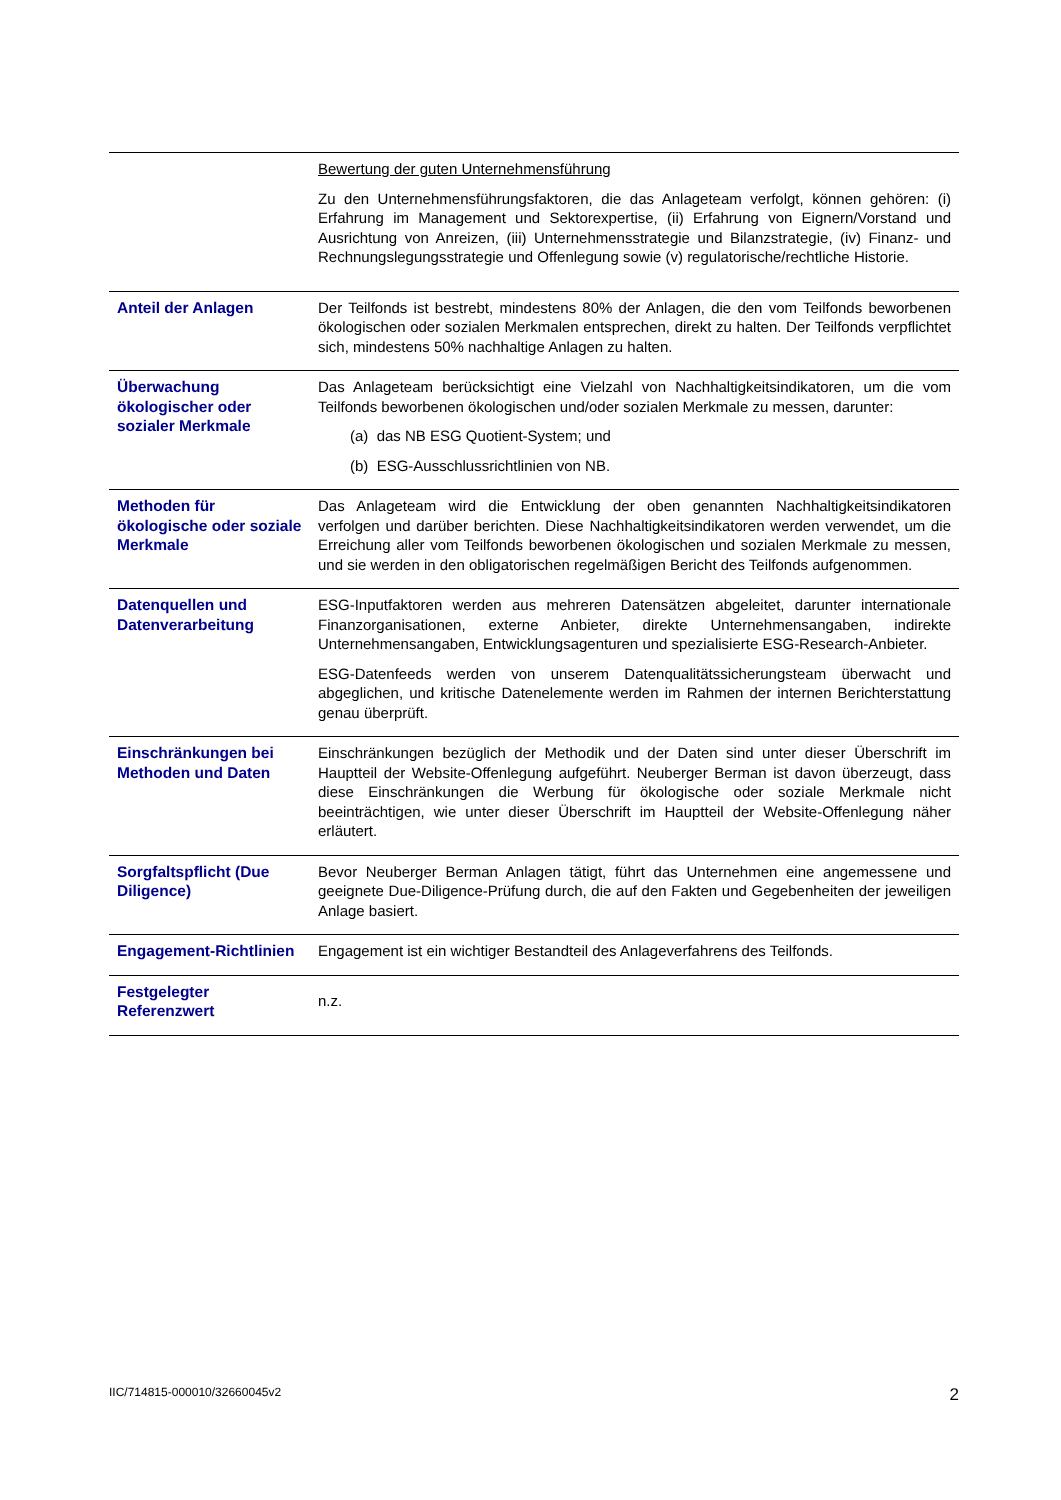| | Bewertung der guten Unternehmensführung Zu den Unternehmensführungsfaktoren, die das Anlageteam verfolgt, können gehören: (i) Erfahrung im Management und Sektorexpertise, (ii) Erfahrung von Eignern/Vorstand und Ausrichtung von Anreizen, (iii) Unternehmensstrategie und Bilanzstrategie, (iv) Finanz- und Rechnungslegungsstrategie und Offenlegung sowie (v) regulatorische/rechtliche Historie. |
| Anteil der Anlagen | Der Teilfonds ist bestrebt, mindestens 80% der Anlagen, die den vom Teilfonds beworbenen ökologischen oder sozialen Merkmalen entsprechen, direkt zu halten. Der Teilfonds verpflichtet sich, mindestens 50% nachhaltige Anlagen zu halten. |
| Überwachung ökologischer oder sozialer Merkmale | Das Anlageteam berücksichtigt eine Vielzahl von Nachhaltigkeitsindikatoren, um die vom Teilfonds beworbenen ökologischen und/oder sozialen Merkmale zu messen, darunter: (a) das NB ESG Quotient-System; und (b) ESG-Ausschlussrichtlinien von NB. |
| Methoden für ökologische oder soziale Merkmale | Das Anlageteam wird die Entwicklung der oben genannten Nachhaltigkeitsindikatoren verfolgen und darüber berichten. Diese Nachhaltigkeitsindikatoren werden verwendet, um die Erreichung aller vom Teilfonds beworbenen ökologischen und sozialen Merkmale zu messen, und sie werden in den obligatorischen regelmäßigen Bericht des Teilfonds aufgenommen. |
| Datenquellen und Datenverarbeitung | ESG-Inputfaktoren werden aus mehreren Datensätzen abgeleitet, darunter internationale Finanzorganisationen, externe Anbieter, direkte Unternehmensangaben, indirekte Unternehmensangaben, Entwicklungsagenturen und spezialisierte ESG-Research-Anbieter. ESG-Datenfeeds werden von unserem Datenqualitätssicherungsteam überwacht und abgeglichen, und kritische Datenelemente werden im Rahmen der internen Berichterstattung genau überprüft. |
| Einschränkungen bei Methoden und Daten | Einschränkungen bezüglich der Methodik und der Daten sind unter dieser Überschrift im Hauptteil der Website-Offenlegung aufgeführt. Neuberger Berman ist davon überzeugt, dass diese Einschränkungen die Werbung für ökologische oder soziale Merkmale nicht beeinträchtigen, wie unter dieser Überschrift im Hauptteil der Website-Offenlegung näher erläutert. |
| Sorgfaltspflicht (Due Diligence) | Bevor Neuberger Berman Anlagen tätigt, führt das Unternehmen eine angemessene und geeignete Due-Diligence-Prüfung durch, die auf den Fakten und Gegebenheiten der jeweiligen Anlage basiert. |
| Engagement-Richtlinien | Engagement ist ein wichtiger Bestandteil des Anlageverfahrens des Teilfonds. |
| Festgelegter Referenzwert | n.z. |
IIC/714815-000010/32660045v2 2